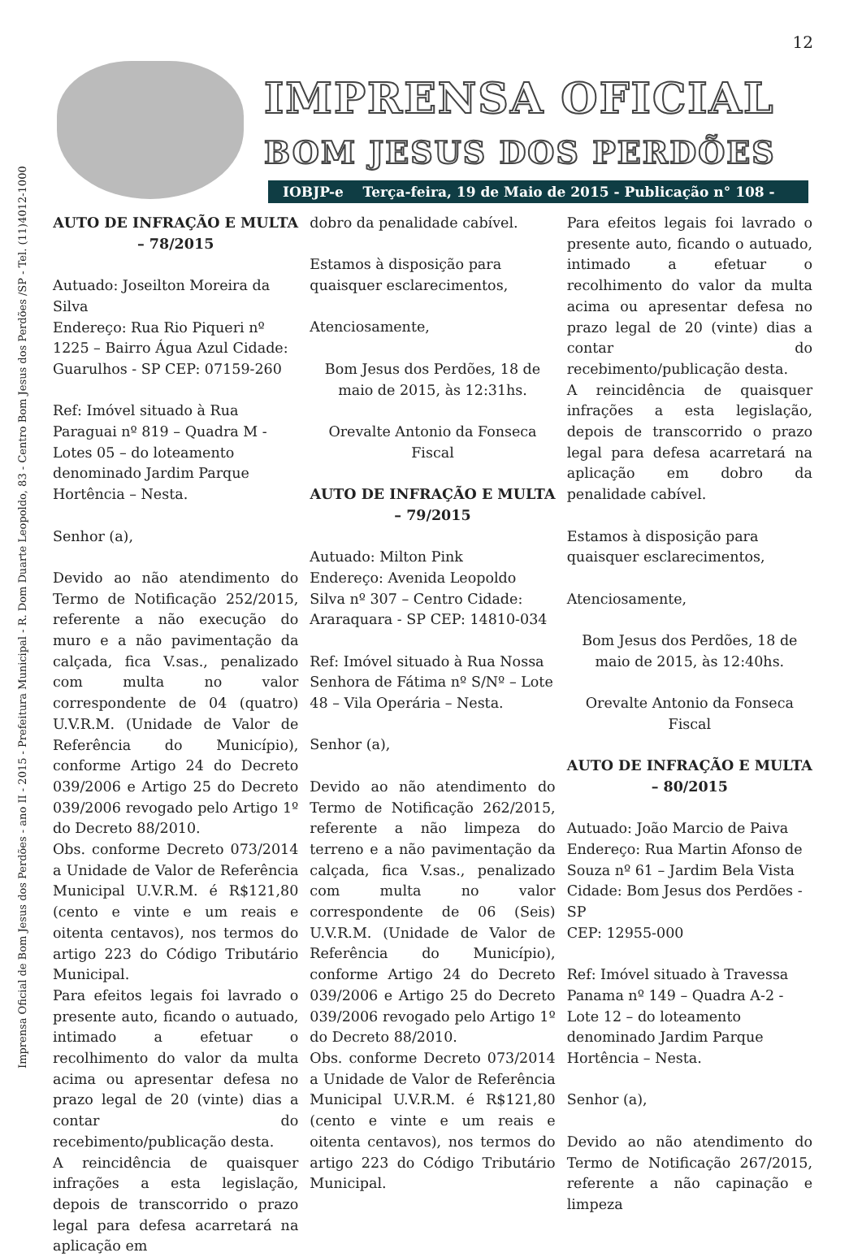12
Imprensa Oficial de Bom Jesus dos Perdões - ano II - 2015 - Prefeitura Municipal - R. Dom Duarte Leopoldo, 83 - Centro Bom Jesus dos Perdões /SP - Tel. (11)4012-1000
IMPRENSA OFICIAL
BOM JESUS DOS PERDÕES
IOBJP-e Terça-feira, 19 de Maio de 2015 - Publicação n° 108 - Ano II
AUTO DE INFRAÇÃO E MULTA – 78/2015
Autuado: Joseilton Moreira da Silva
Endereço: Rua Rio Piqueri nº 1225 – Bairro Água Azul Cidade: Guarulhos - SP CEP: 07159-260
Ref: Imóvel situado à Rua Paraguai nº 819 – Quadra M - Lotes 05 – do loteamento denominado Jardim Parque Hortência – Nesta.
Senhor (a),
Devido ao não atendimento do Termo de Notificação 252/2015, referente a não execução do muro e a não pavimentação da calçada, fica V.sas., penalizado com multa no valor correspondente de 04 (quatro) U.V.R.M. (Unidade de Valor de Referência do Município), conforme Artigo 24 do Decreto 039/2006 e Artigo 25 do Decreto 039/2006 revogado pelo Artigo 1º do Decreto 88/2010.
Obs. conforme Decreto 073/2014 a Unidade de Valor de Referência Municipal U.V.R.M. é R$121,80 (cento e vinte e um reais e oitenta centavos), nos termos do artigo 223 do Código Tributário Municipal.
Para efeitos legais foi lavrado o presente auto, ficando o autuado, intimado a efetuar o recolhimento do valor da multa acima ou apresentar defesa no prazo legal de 20 (vinte) dias a contar do recebimento/publicação desta.
A reincidência de quaisquer infrações a esta legislação, depois de transcorrido o prazo legal para defesa acarretará na aplicação em
dobro da penalidade cabível.
Estamos à disposição para quaisquer esclarecimentos,
Atenciosamente,
Bom Jesus dos Perdões, 18 de maio de 2015, às 12:31hs.
Orevalte Antonio da Fonseca
Fiscal
AUTO DE INFRAÇÃO E MULTA – 79/2015
Autuado: Milton Pink
Endereço: Avenida Leopoldo Silva nº 307 – Centro Cidade: Araraquara - SP CEP: 14810-034
Ref: Imóvel situado à Rua Nossa Senhora de Fátima nº S/Nº – Lote 48 – Vila Operária – Nesta.
Senhor (a),
Devido ao não atendimento do Termo de Notificação 262/2015, referente a não limpeza do terreno e a não pavimentação da calçada, fica V.sas., penalizado com multa no valor correspondente de 06 (Seis) U.V.R.M. (Unidade de Valor de Referência do Município), conforme Artigo 24 do Decreto 039/2006 e Artigo 25 do Decreto 039/2006 revogado pelo Artigo 1º do Decreto 88/2010.
Obs. conforme Decreto 073/2014 a Unidade de Valor de Referência Municipal U.V.R.M. é R$121,80 (cento e vinte e um reais e oitenta centavos), nos termos do artigo 223 do Código Tributário Municipal.
Para efeitos legais foi lavrado o presente auto, ficando o autuado, intimado a efetuar o recolhimento do valor da multa acima ou apresentar defesa no prazo legal de 20 (vinte) dias a contar do recebimento/publicação desta.
A reincidência de quaisquer infrações a esta legislação, depois de transcorrido o prazo legal para defesa acarretará na aplicação em dobro da penalidade cabível.
Estamos à disposição para quaisquer esclarecimentos,
Atenciosamente,
Bom Jesus dos Perdões, 18 de maio de 2015, às 12:40hs.
Orevalte Antonio da Fonseca
Fiscal
AUTO DE INFRAÇÃO E MULTA – 80/2015
Autuado: João Marcio de Paiva
Endereço: Rua Martin Afonso de Souza nº 61 – Jardim Bela Vista Cidade: Bom Jesus dos Perdões - SP
CEP: 12955-000
Ref: Imóvel situado à Travessa Panama nº 149 – Quadra A-2 - Lote 12 – do loteamento denominado Jardim Parque Hortência – Nesta.
Senhor (a),
Devido ao não atendimento do Termo de Notificação 267/2015, referente a não capinação e limpeza